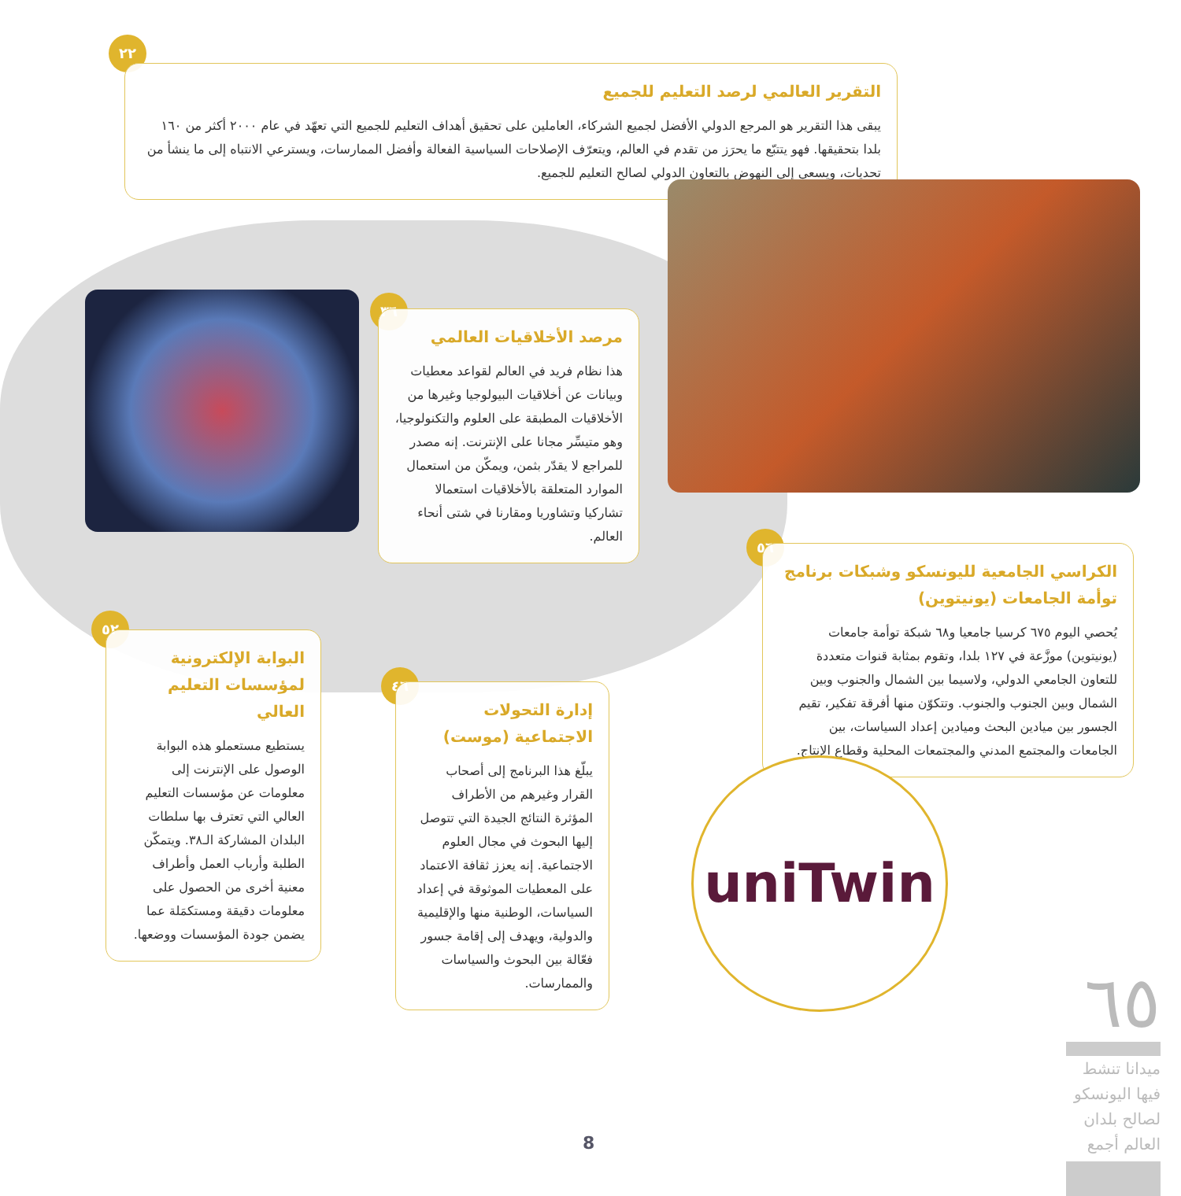٢٢
التقرير العالمي لرصد التعليم للجميع
يبقى هذا التقرير هو المرجع الدولي الأفضل لجميع الشركاء، العاملين على تحقيق أهداف التعليم للجميع التي تعهّد في عام ٢٠٠٠ أكثر من ١٦٠ بلدا بتحقيقها. فهو يتتبّع ما يحرَز من تقدم في العالم، ويتعرّف الإصلاحات السياسية الفعالة وأفضل الممارسات، ويسترعي الانتباه إلى ما ينشأ من تحديات، ويسعى إلى النهوض بالتعاون الدولي لصالح التعليم للجميع.
٣٦
مرصد الأخلاقيات العالمي
هذا نظام فريد في العالم لقواعد معطيات وبيانات عن أخلاقيات البيولوجيا وغيرها من الأخلاقيات المطبقة على العلوم والتكنولوجيا، وهو متيسِّر مجانا على الإنترنت. إنه مصدر للمراجع لا يقدّر بثمن، ويمكّن من استعمال الموارد المتعلقة بالأخلاقيات استعمالا تشاركيا وتشاوريا ومقارنا في شتى أنحاء العالم.
٥٦
الكراسي الجامعية لليونسكو وشبكات برنامج توأمة الجامعات (يونيتوين)
يُحصي اليوم ٦٧٥ كرسيا جامعيا و٦٨ شبكة توأمة جامعات (يونيتوين) موزَّعة في ١٢٧ بلدا، وتقوم بمثابة قنوات متعددة للتعاون الجامعي الدولي، ولاسيما بين الشمال والجنوب وبين الشمال وبين الجنوب والجنوب. وتتكوّن منها أفرقة تفكير، تقيم الجسور بين ميادين البحث وميادين إعداد السياسات، بين الجامعات والمجتمع المدني والمجتمعات المحلية وقطاع الإنتاج.
uniTwin
٥٢
البوابة الإلكترونية لمؤسسات التعليم العالي
يستطيع مستعملو هذه البوابة الوصول على الإنترنت إلى معلومات عن مؤسسات التعليم العالي التي تعترف بها سلطات البلدان المشاركة الـ٣٨. ويتمكّن الطلبة وأرباب العمل وأطراف معنية أخرى من الحصول على معلومات دقيقة ومستكمَلة عما يضمن جودة المؤسسات ووضعها.
٤٦
إدارة التحولات الاجتماعية (موست)
يبلّغ هذا البرنامج إلى أصحاب القرار وغيرهم من الأطراف المؤثرة النتائج الجيدة التي تتوصل إليها البحوث في مجال العلوم الاجتماعية. إنه يعزز ثقافة الاعتماد على المعطيات الموثوقة في إعداد السياسات، الوطنية منها والإقليمية والدولية، ويهدف إلى إقامة جسور فعّالة بين البحوث والسياسات والممارسات.
٦٥
ميدانا تنشط فيها اليونسكو لصالح بلدان العالم أجمع
8